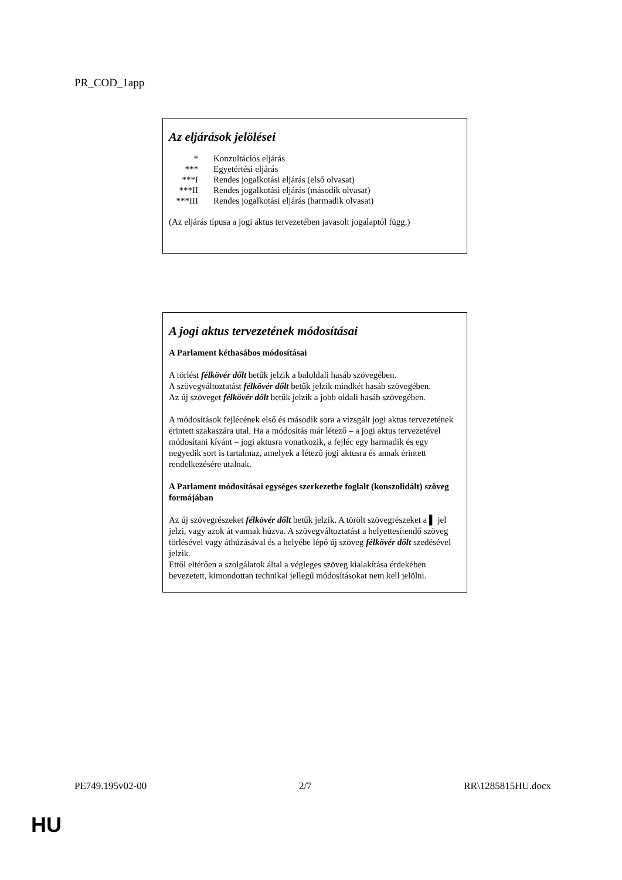PR_COD_1app
Az eljárások jelölései
| * | Konzultációs eljárás |
| *** | Egyetértési eljárás |
| ***I | Rendes jogalkotási eljárás (első olvasat) |
| ***II | Rendes jogalkotási eljárás (második olvasat) |
| ***III | Rendes jogalkotási eljárás (harmadik olvasat) |
(Az eljárás típusa a jogi aktus tervezetében javasolt jogalaptól függ.)
A jogi aktus tervezetének módosításai
A Parlament kéthasábos módosításai
A törlést félkövér dőlt betűk jelzik a baloldali hasáb szövegében.
A szövegváltoztatást félkövér dőlt betűk jelzik mindkét hasáb szövegében.
Az új szöveget félkövér dőlt betűk jelzik a jobb oldali hasáb szövegében.
A módosítások fejlécének első és második sora a vizsgált jogi aktus tervezetének érintett szakaszára utal. Ha a módosítás már létező – a jogi aktus tervezetével módosítani kívánt – jogi aktusra vonatkozik, a fejléc egy harmadik és egy negyedik sort is tartalmaz, amelyek a létező jogi aktusra és annak érintett rendelkezésére utalnak.
A Parlament módosításai egységes szerkezetbe foglalt (konszolidált) szöveg formájában
Az új szövegrészeket félkövér dőlt betűk jelzik. A törölt szövegrészeket a ▌ jel jelzi, vagy azok át vannak húzva. A szövegváltoztatást a helyettesítendő szöveg törlésével vagy áthúzásával és a helyébe lépő új szöveg félkövér dőlt szedésével jelzik.
Ettől eltérően a szolgálatok által a végleges szöveg kialakítása érdekében bevezetett, kimondottan technikai jellegű módosításokat nem kell jelölni.
PE749.195v02-00 2/7 RR\1285815HU.docx
HU